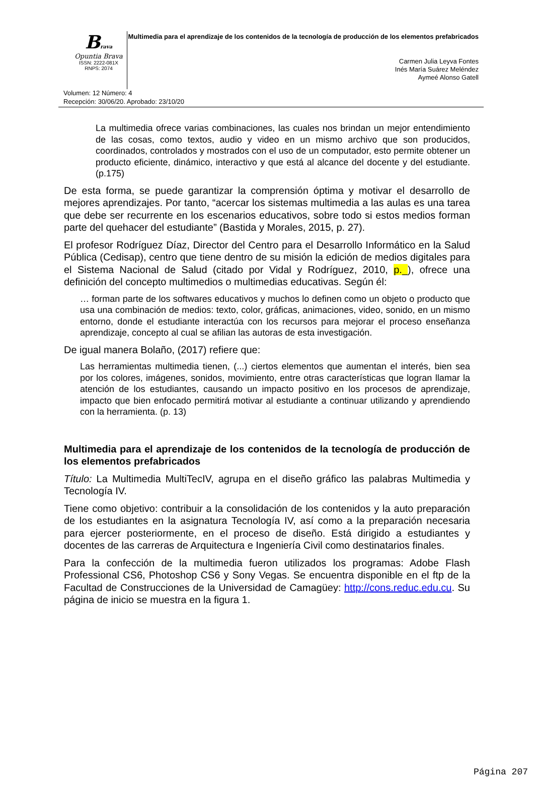Brava
Opuntia Brava
ISSN: 2222-081X
RNPS: 2074
Multimedia para el aprendizaje de los contenidos de la tecnología de producción de los elementos prefabricados
Carmen Julia Leyva Fontes
Inés María Suárez Meléndez
Aymeé Alonso Gatell
Volumen: 12 Número: 4
Recepción: 30/06/20. Aprobado: 23/10/20
La multimedia ofrece varias combinaciones, las cuales nos brindan un mejor entendimiento de las cosas, como textos, audio y video en un mismo archivo que son producidos, coordinados, controlados y mostrados con el uso de un computador, esto permite obtener un producto eficiente, dinámico, interactivo y que está al alcance del docente y del estudiante. (p.175)
De esta forma, se puede garantizar la comprensión óptima y motivar el desarrollo de mejores aprendizajes. Por tanto, “acercar los sistemas multimedia a las aulas es una tarea que debe ser recurrente en los escenarios educativos, sobre todo si estos medios forman parte del quehacer del estudiante” (Bastida y Morales, 2015, p. 27).
El profesor Rodríguez Díaz, Director del Centro para el Desarrollo Informático en la Salud Pública (Cedisap), centro que tiene dentro de su misión la edición de medios digitales para el Sistema Nacional de Salud (citado por Vidal y Rodríguez, 2010, p._), ofrece una definición del concepto multimedios o multimedias educativas. Según él:
… forman parte de los softwares educativos y muchos lo definen como un objeto o producto que usa una combinación de medios: texto, color, gráficas, animaciones, video, sonido, en un mismo entorno, donde el estudiante interactúa con los recursos para mejorar el proceso enseñanza aprendizaje, concepto al cual se afilian las autoras de esta investigación.
De igual manera Bolaño, (2017) refiere que:
Las herramientas multimedia tienen, (...) ciertos elementos que aumentan el interés, bien sea por los colores, imágenes, sonidos, movimiento, entre otras características que logran llamar la atención de los estudiantes, causando un impacto positivo en los procesos de aprendizaje, impacto que bien enfocado permitirá motivar al estudiante a continuar utilizando y aprendiendo con la herramienta. (p. 13)
Multimedia para el aprendizaje de los contenidos de la tecnología de producción de los elementos prefabricados
Título: La Multimedia MultiTecIV, agrupa en el diseño gráfico las palabras Multimedia y Tecnología IV.
Tiene como objetivo: contribuir a la consolidación de los contenidos y la auto preparación de los estudiantes en la asignatura Tecnología IV, así como a la preparación necesaria para ejercer posteriormente, en el proceso de diseño. Está dirigido a estudiantes y docentes de las carreras de Arquitectura e Ingeniería Civil como destinatarios finales.
Para la confección de la multimedia fueron utilizados los programas: Adobe Flash Professional CS6, Photoshop CS6 y Sony Vegas. Se encuentra disponible en el ftp de la Facultad de Construcciones de la Universidad de Camagüey: http://cons.reduc.edu.cu. Su página de inicio se muestra en la figura 1.
Página 207